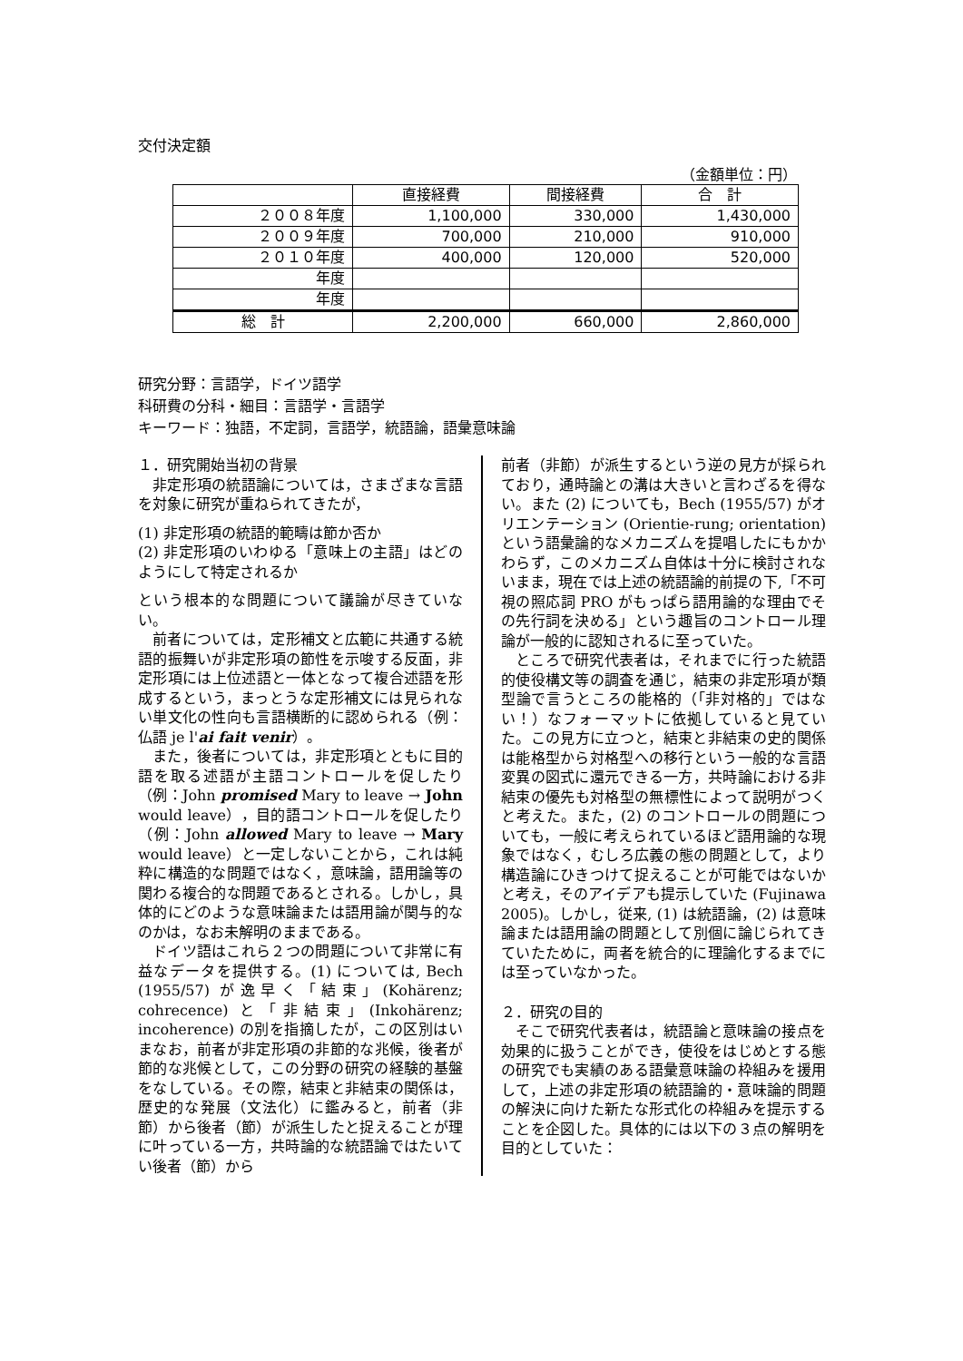交付決定額
（金額単位：円）
| | 直接経費 | 間接経費 | 合 計 |
| --- | --- | --- | --- |
| ２００８年度 | 1,100,000 | 330,000 | 1,430,000 |
| ２００９年度 | 700,000 | 210,000 | 910,000 |
| ２０１０年度 | 400,000 | 120,000 | 520,000 |
| 年度 | | | |
| 年度 | | | |
| 総 計 | 2,200,000 | 660,000 | 2,860,000 |
研究分野：言語学，ドイツ語学
科研費の分科・細目：言語学・言語学
キーワード：独語，不定詞，言語学，統語論，語彙意味論
１．研究開始当初の背景
非定形項の統語論については，さまざまな言語を対象に研究が重ねられてきたが，
(1) 非定形項の統語的範疇は節か否か
(2) 非定形項のいわゆる「意味上の主語」はどのようにして特定されるか
という根本的な問題について議論が尽きていない。
前者については，定形補文と広範に共通する統語的振舞いが非定形項の節性を示唆する反面，非定形項には上位述語と一体となって複合述語を形成するという，まっとうな定形補文には見られない単文化の性向も言語横断的に認められる（例：仏語 je l'ai fait venir）。
また，後者については，非定形項とともに目的語を取る述語が主語コントロールを促したり（例：John promised Mary to leave → John would leave），目的語コントロールを促したり（例：John allowed Mary to leave → Mary would leave）と一定しないことから，これは純粋に構造的な問題ではなく，意味論，語用論等の関わる複合的な問題であるとされる。しかし，具体的にどのような意味論または語用論が関与的なのかは，なお未解明のままである。
ドイツ語はこれら２つの問題について非常に有益なデータを提供する。(1) については, Bech (1955/57) が逸早く「結束」(Kohärenz; cohrecence) と「非結束」(Inkohärenz; incoherence) の別を指摘したが，この区別はいまなお，前者が非定形項の非節的な兆候，後者が節的な兆候として，この分野の研究の経験的基盤をなしている。その際，結束と非結束の関係は，歴史的な発展（文法化）に鑑みると，前者（非節）から後者（節）が派生したと捉えることが理に叶っている一方，共時論的な統語論ではたいてい後者（節）から
前者（非節）が派生するという逆の見方が採られており，通時論との溝は大きいと言わざるを得ない。また (2) についても，Bech (1955/57) がオリエンテーション (Orientie-rung; orientation) という語彙論的なメカニズムを提唱したにもかかわらず，このメカニズム自体は十分に検討されないまま，現在では上述の統語論的前提の下,「不可視の照応詞 PRO がもっぱら語用論的な理由でその先行詞を決める」という趣旨のコントロール理論が一般的に認知されるに至っていた。
ところで研究代表者は，それまでに行った統語的使役構文等の調査を通じ，結束の非定形項が類型論で言うところの能格的（「非対格的」ではない！）なフォーマットに依拠していると見ていた。この見方に立つと，結束と非結束の史的関係は能格型から対格型への移行という一般的な言語変異の図式に還元できる一方，共時論における非結束の優先も対格型の無標性によって説明がつくと考えた。また，(2) のコントロールの問題についても，一般に考えられているほど語用論的な現象ではなく，むしろ広義の態の問題として，より構造論にひきつけて捉えることが可能ではないかと考え，そのアイデアも提示していた (Fujinawa 2005)。しかし，従来, (1) は統語論，(2) は意味論または語用論の問題として別個に論じられてきていたために，両者を統合的に理論化するまでには至っていなかった。
２．研究の目的
そこで研究代表者は，統語論と意味論の接点を効果的に扱うことができ，使役をはじめとする態の研究でも実績のある語彙意味論の枠組みを援用して，上述の非定形項の統語論的・意味論的問題の解決に向けた新たな形式化の枠組みを提示することを企図した。具体的には以下の３点の解明を目的としていた：